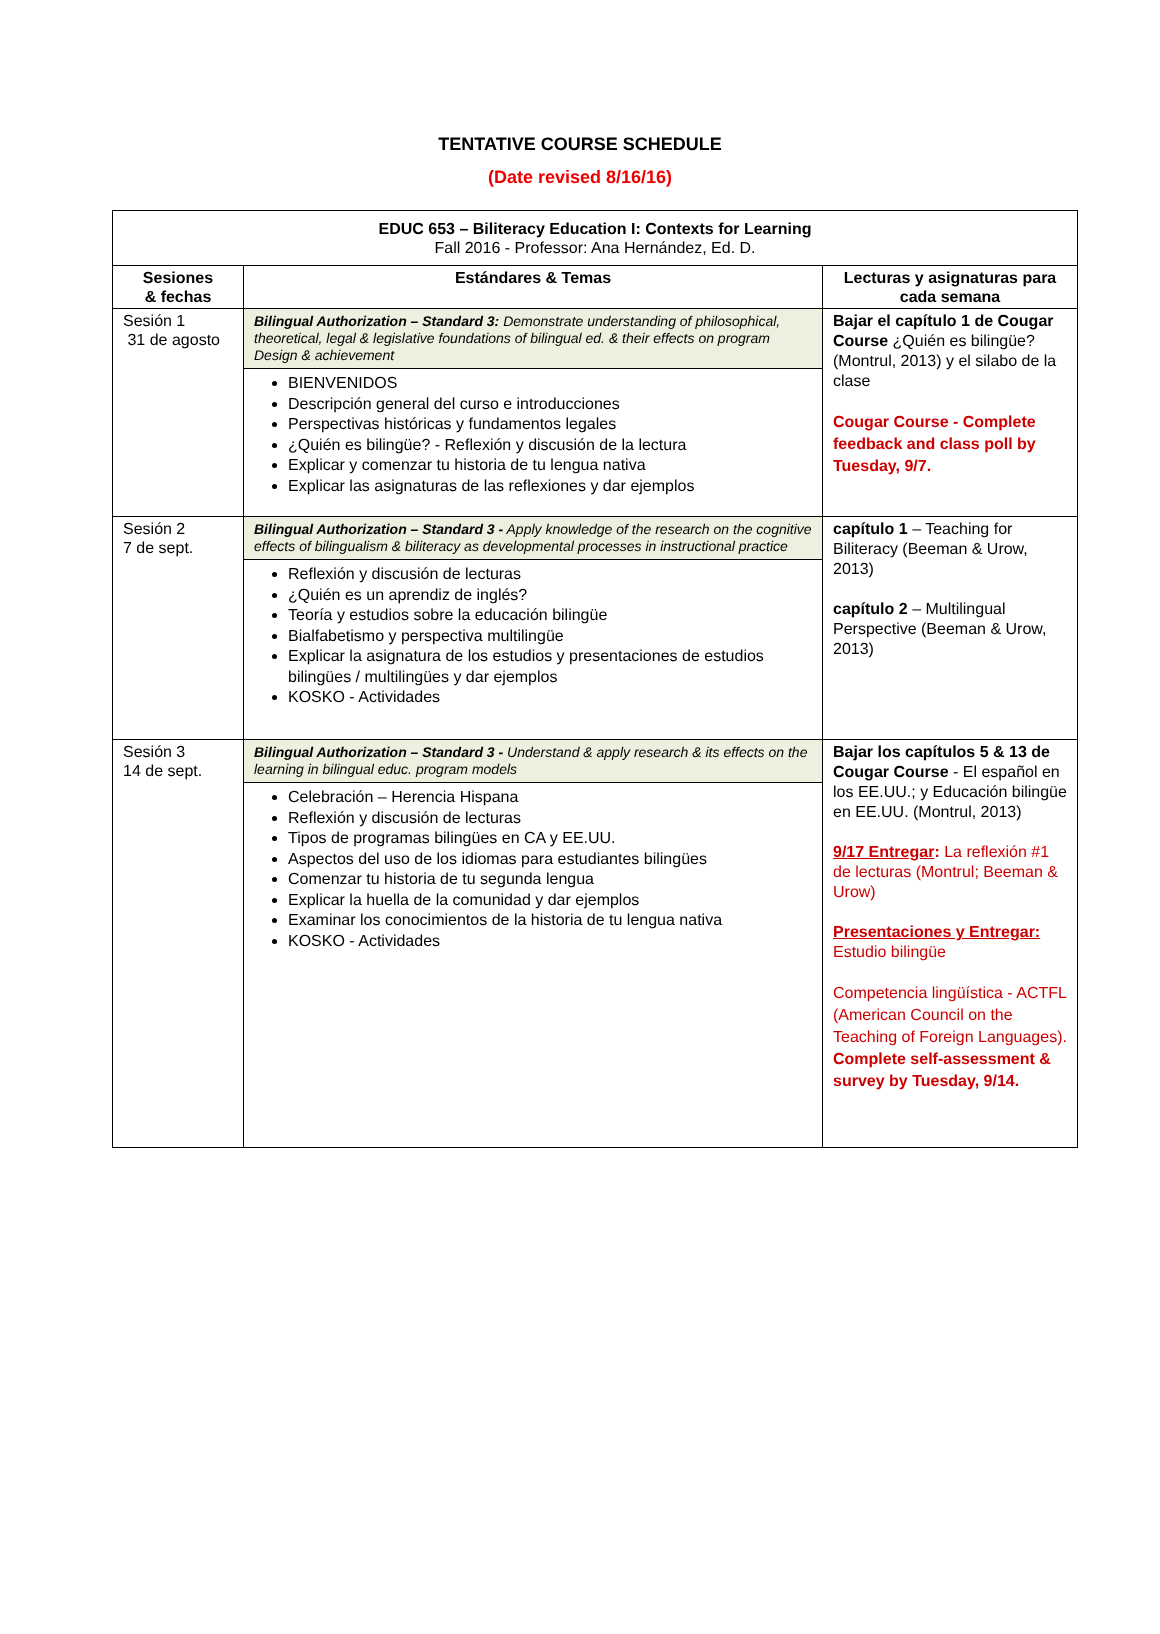TENTATIVE COURSE SCHEDULE
(Date revised 8/16/16)
| EDUC 653 – Biliteracy Education I: Contexts for Learning Fall 2016 - Professor: Ana Hernández, Ed. D. | | |
| Sesiones & fechas | Estándares & Temas | Lecturas y asignaturas para cada semana |
| Sesión 1 31 de agosto | Bilingual Authorization – Standard 3: Demonstrate understanding of philosophical, theoretical, legal & legislative foundations of bilingual ed. & their effects on program Design & achievement BIENVENIDOS Descripción general del curso e introducciones Perspectivas históricas y fundamentos legales ¿Quién es bilingüe? - Reflexión y discusión de la lectura Explicar y comenzar tu historia de tu lengua nativa Explicar las asignaturas de las reflexiones y dar ejemplos | Bajar el capítulo 1 de Cougar Course ¿Quién es bilingüe? (Montrul, 2013) y el silabo de la clase Cougar Course - Complete feedback and class poll by Tuesday, 9/7. |
| Sesión 2 7 de sept. | Bilingual Authorization – Standard 3 - Apply knowledge of the research on the cognitive effects of bilingualism & biliteracy as developmental processes in instructional practice Reflexión y discusión de lecturas ¿Quién es un aprendiz de inglés? Teoría y estudios sobre la educación bilingüe Bialfabetismo y perspectiva multilingüe Explicar la asignatura de los estudios y presentaciones de estudios bilingües / multilingües y dar ejemplos KOSKO - Actividades | capítulo 1 – Teaching for Biliteracy (Beeman & Urow, 2013) capítulo 2 – Multilingual Perspective (Beeman & Urow, 2013) |
| Sesión 3 14 de sept. | Bilingual Authorization – Standard 3 - Understand & apply research & its effects on the learning in bilingual educ. program models Celebración – Herencia Hispana Reflexión y discusión de lecturas Tipos de programas bilingües en CA y EE.UU. Aspectos del uso de los idiomas para estudiantes bilingües Comenzar tu historia de tu segunda lengua Explicar la huella de la comunidad y dar ejemplos Examinar los conocimientos de la historia de tu lengua nativa KOSKO - Actividades | Bajar los capítulos 5 & 13 de Cougar Course - El español en los EE.UU.; y Educación bilingüe en EE.UU. (Montrul, 2013) 9/17 Entregar : La reflexión #1 de lecturas (Montrul; Beeman & Urow) Presentaciones y Entregar: Estudio bilingüe Competencia lingüística - ACTFL (American Council on the Teaching of Foreign Languages). Complete self-assessment & survey by Tuesday, 9/14. |